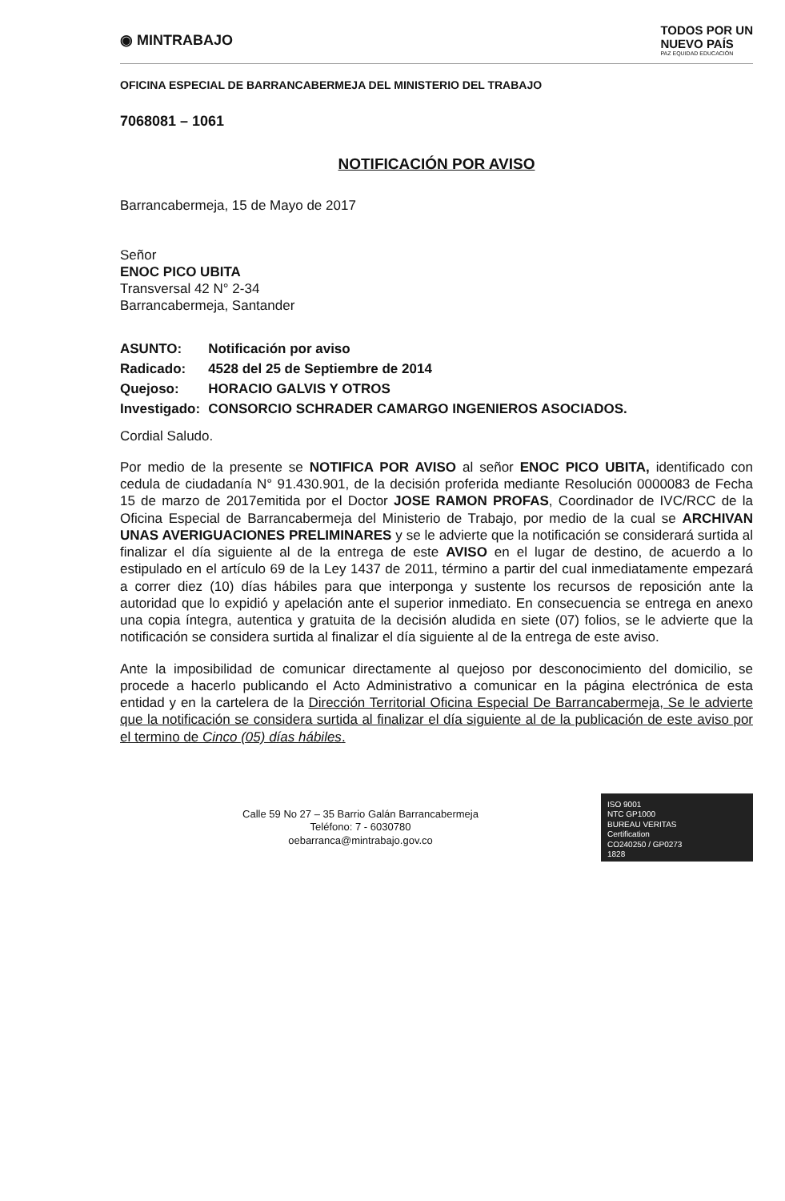◉ MINTRABAJO
TODOS POR UN
NUEVO PAÍS
PAZ EQUIDAD EDUCACIÓN
OFICINA ESPECIAL DE BARRANCABERMEJA DEL MINISTERIO DEL TRABAJO
7068081 – 1061
NOTIFICACIÓN POR AVISO
Barrancabermeja, 15 de Mayo de 2017
Señor
ENOC PICO UBITA
Transversal 42 N° 2-34
Barrancabermeja, Santander
| ASUNTO: | Notificación por aviso |
| Radicado: | 4528 del 25 de Septiembre de 2014 |
| Quejoso: | HORACIO GALVIS Y OTROS |
| Investigado: | CONSORCIO SCHRADER CAMARGO INGENIEROS ASOCIADOS. |
Cordial Saludo.
Por medio de la presente se NOTIFICA POR AVISO al señor ENOC PICO UBITA, identificado con cedula de ciudadanía N° 91.430.901, de la decisión proferida mediante Resolución 0000083 de Fecha 15 de marzo de 2017emitida por el Doctor JOSE RAMON PROFAS, Coordinador de IVC/RCC de la Oficina Especial de Barrancabermeja del Ministerio de Trabajo, por medio de la cual se ARCHIVAN UNAS AVERIGUACIONES PRELIMINARES y se le advierte que la notificación se considerará surtida al finalizar el día siguiente al de la entrega de este AVISO en el lugar de destino, de acuerdo a lo estipulado en el artículo 69 de la Ley 1437 de 2011, término a partir del cual inmediatamente empezará a correr diez (10) días hábiles para que interponga y sustente los recursos de reposición ante la autoridad que lo expidió y apelación ante el superior inmediato. En consecuencia se entrega en anexo una copia íntegra, autentica y gratuita de la decisión aludida en siete (07) folios, se le advierte que la notificación se considera surtida al finalizar el día siguiente al de la entrega de este aviso.
Ante la imposibilidad de comunicar directamente al quejoso por desconocimiento del domicilio, se procede a hacerlo publicando el Acto Administrativo a comunicar en la página electrónica de esta entidad y en la cartelera de la Dirección Territorial Oficina Especial De Barrancabermeja, Se le advierte que la notificación se considera surtida al finalizar el día siguiente al de la publicación de este aviso por el termino de Cinco (05) días hábiles.
Calle 59 No 27 – 35 Barrio Galán Barrancabermeja
Teléfono: 7 - 6030780
oebarranca@mintrabajo.gov.co
ISO 9001
NTC GP1000
BUREAU VERITAS
Certification
CO240250 / GP0273
1828